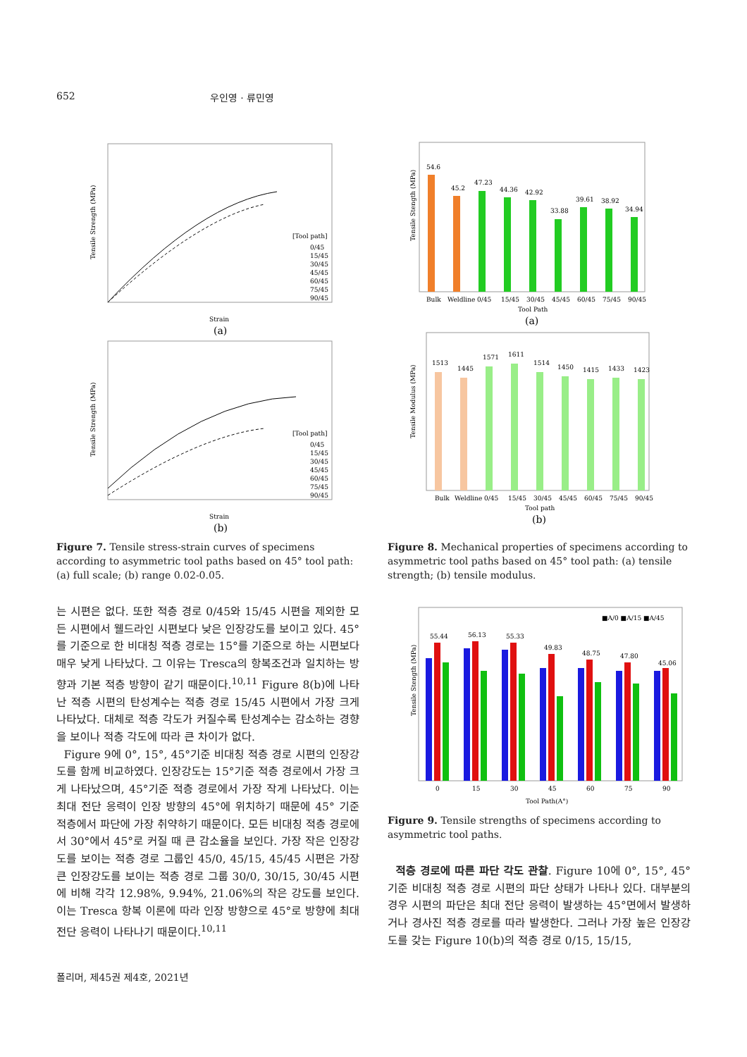652 우인영 · 류민영
Tensile Strength (MPa)
[Tool path]
0/45
15/45
30/45
45/45
60/45
75/45
90/45
Strain
(a)
Tensile Strength (MPa)
[Tool path]
0/45
15/45
30/45
45/45
60/45
75/45
90/45
Strain
(b)
Figure 7. Tensile stress-strain curves of specimens according to asymmetric tool paths based on 45° tool path: (a) full scale; (b) range 0.02-0.05.
는 시편은 없다. 또한 적층 경로 0/45와 15/45 시편을 제외한 모든 시편에서 웰드라인 시편보다 낮은 인장강도를 보이고 있다. 45°를 기준으로 한 비대칭 적층 경로는 15°를 기준으로 하는 시편보다 매우 낮게 나타났다. 그 이유는 Tresca의 항복조건과 일치하는 방향과 기본 적층 방향이 같기 때문이다.<sup>10,11</sup> Figure 8(b)에 나타난 적층 시편의 탄성계수는 적층 경로 15/45 시편에서 가장 크게 나타났다. 대체로 적층 각도가 커질수록 탄성계수는 감소하는 경향을 보이나 적층 각도에 따라 큰 차이가 없다.
Figure 9에 0°, 15°, 45°기준 비대칭 적층 경로 시편의 인장강도를 함께 비교하였다. 인장강도는 15°기준 적층 경로에서 가장 크게 나타났으며, 45°기준 적층 경로에서 가장 작게 나타났다. 이는 최대 전단 응력이 인장 방향의 45°에 위치하기 때문에 45° 기준 적층에서 파단에 가장 취약하기 때문이다. 모든 비대칭 적층 경로에서 30°에서 45°로 커질 때 큰 감소율을 보인다. 가장 작은 인장강도를 보이는 적층 경로 그룹인 45/0, 45/15, 45/45 시편은 가장 큰 인장강도를 보이는 적층 경로 그룹 30/0, 30/15, 30/45 시편에 비해 각각 12.98%, 9.94%, 21.06%의 작은 강도를 보인다. 이는 Tresca 항복 이론에 따라 인장 방향으로 45°로 방향에 최대 전단 응력이 나타나기 때문이다.<sup>10,11</sup>
폴리머, 제45권 제4호, 2021년
Tensile Stength (MPa)
54.6
45.2
47.23
44.36
42.92
33.88
39.61
38.92
34.94
Bulk
Weldline
0/45
15/45
30/45
45/45
60/45
75/45
90/45
Tool Path
(a)
Tensile Modulus (MPa)
1513
1445
1571
1611
1514
1450
1415
1433
1423
Bulk
Weldline
0/45
15/45
30/45
45/45
60/45
75/45
90/45
Tool path
(b)
Figure 8. Mechanical properties of specimens according to asymmetric tool paths based on 45° tool path: (a) tensile strength; (b) tensile modulus.
Tensile Stength (MPa)
■A/0 ■A/15 ■A/45
55.44
56.13
55.33
49.83
48.75
47.80
45.06
0
15
30
45
60
75
90
Tool Path(A°)
Figure 9. Tensile strengths of specimens according to asymmetric tool paths.
적층 경로에 따른 파단 각도 관찰. Figure 10에 0°, 15°, 45° 기준 비대칭 적층 경로 시편의 파단 상태가 나타나 있다. 대부분의 경우 시편의 파단은 최대 전단 응력이 발생하는 45°면에서 발생하거나 경사진 적층 경로를 따라 발생한다. 그러나 가장 높은 인장강도를 갖는 Figure 10(b)의 적층 경로 0/15, 15/15,